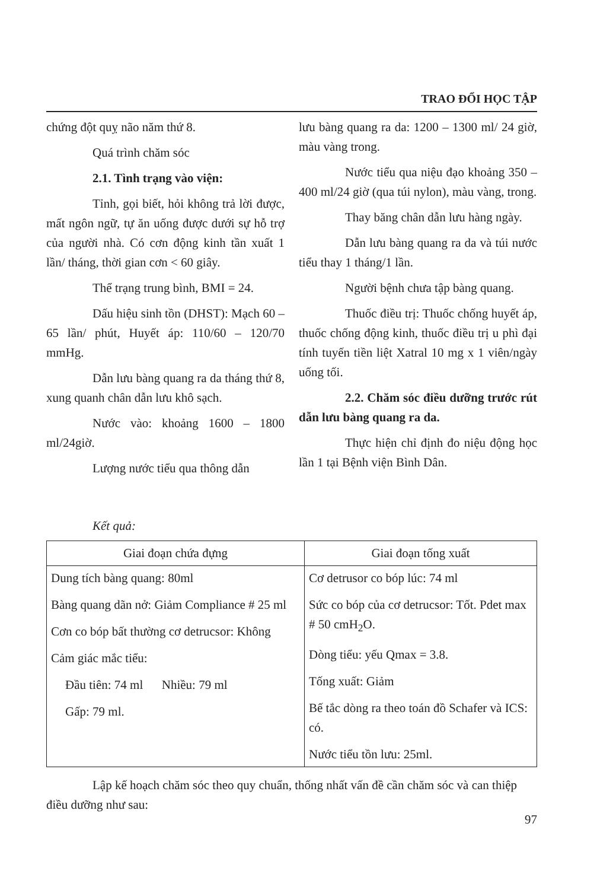TRAO ĐỔI HỌC TẬP
chứng đột quỵ não năm thứ 8.
Quá trình chăm sóc
2.1. Tình trạng vào viện:
Tỉnh, gọi biết, hỏi không trả lời được, mất ngôn ngữ, tự ăn uống được dưới sự hỗ trợ của người nhà. Có cơn động kinh tần xuất 1 lần/ tháng, thời gian cơn < 60 giây.
Thể trạng trung bình, BMI = 24.
Dấu hiệu sinh tồn (DHST): Mạch 60 – 65 lần/ phút, Huyết áp: 110/60 – 120/70 mmHg.
Dẫn lưu bàng quang ra da tháng thứ 8, xung quanh chân dẫn lưu khô sạch.
Nước vào: khoảng 1600 – 1800 ml/24giờ.
Lượng nước tiểu qua thông dẫn
lưu bàng quang ra da: 1200 – 1300 ml/ 24 giờ, màu vàng trong.
Nước tiểu qua niệu đạo khoảng 350 – 400 ml/24 giờ (qua túi nylon), màu vàng, trong.
Thay băng chân dẫn lưu hàng ngày.
Dẫn lưu bàng quang ra da và túi nước tiểu thay 1 tháng/1 lần.
Người bệnh chưa tập bàng quang.
Thuốc điều trị: Thuốc chống huyết áp, thuốc chống động kinh, thuốc điều trị u phì đại tính tuyến tiền liệt Xatral 10 mg x 1 viên/ngày uống tối.
2.2. Chăm sóc điều dưỡng trước rút dẫn lưu bàng quang ra da.
Thực hiện chỉ định đo niệu động học lần 1 tại Bệnh viện Bình Dân.
Kết quả:
| Giai đoạn chứa đựng | Giai đoạn tống xuất |
| --- | --- |
| Dung tích bàng quang: 80ml Bàng quang dãn nở: Giảm Compliance # 25 ml Cơn co bóp bất thường cơ detrucsor: Không Cảm giác mắc tiểu: Đầu tiên: 74 ml Nhiều: 79 ml Gấp: 79 ml. | Cơ detrusor co bóp lúc: 74 ml Sức co bóp của cơ detrucsor: Tốt. Pdet max # 50 cmH<sub>2</sub>O. Dòng tiểu: yếu Qmax = 3.8. Tống xuất: Giảm Bế tắc dòng ra theo toán đồ Schafer và ICS: có. Nước tiểu tồn lưu: 25ml. |
Lập kế hoạch chăm sóc theo quy chuẩn, thống nhất vấn đề cần chăm sóc và can thiệp điều dưỡng như sau:
97